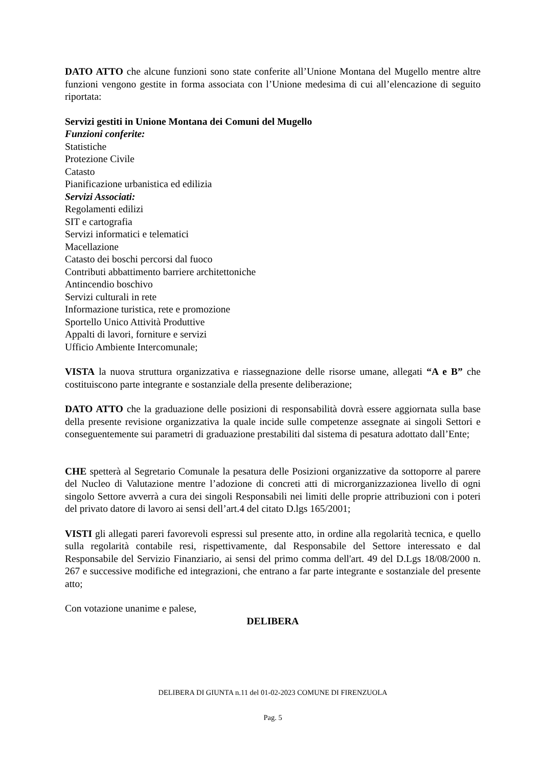DATO ATTO che alcune funzioni sono state conferite all’Unione Montana del Mugello mentre altre funzioni vengono gestite in forma associata con l’Unione medesima di cui all’elencazione di seguito riportata:
Servizi gestiti in Unione Montana dei Comuni del Mugello
Funzioni conferite:
Statistiche
Protezione Civile
Catasto
Pianificazione urbanistica ed edilizia
Servizi Associati:
Regolamenti edilizi
SIT e cartografia
Servizi informatici e telematici
Macellazione
Catasto dei boschi percorsi dal fuoco
Contributi abbattimento barriere architettoniche
Antincendio boschivo
Servizi culturali in rete
Informazione turistica, rete e promozione
Sportello Unico Attività Produttive
Appalti di lavori, forniture e servizi
Ufficio Ambiente Intercomunale;
VISTA la nuova struttura organizzativa e riassegnazione delle risorse umane, allegati “A e B” che costituiscono parte integrante e sostanziale della presente deliberazione;
DATO ATTO che la graduazione delle posizioni di responsabilità dovrà essere aggiornata sulla base della presente revisione organizzativa la quale incide sulle competenze assegnate ai singoli Settori e conseguentemente sui parametri di graduazione prestabiliti dal sistema di pesatura adottato dall’Ente;
CHE spetterà al Segretario Comunale la pesatura delle Posizioni organizzative da sottoporre al parere del Nucleo di Valutazione mentre l’adozione di concreti atti di microrganizzazionea livello di ogni singolo Settore avverrà a cura dei singoli Responsabili nei limiti delle proprie attribuzioni con i poteri del privato datore di lavoro ai sensi dell’art.4 del citato D.lgs 165/2001;
VISTI gli allegati pareri favorevoli espressi sul presente atto, in ordine alla regolarità tecnica, e quello sulla regolarità contabile resi, rispettivamente, dal Responsabile del Settore interessato e dal Responsabile del Servizio Finanziario, ai sensi del primo comma dell'art. 49 del D.Lgs 18/08/2000 n. 267 e successive modifiche ed integrazioni, che entrano a far parte integrante e sostanziale del presente atto;
Con votazione unanime e palese,
DELIBERA
DELIBERA DI GIUNTA n.11 del 01-02-2023 COMUNE DI FIRENZUOLA
Pag. 5